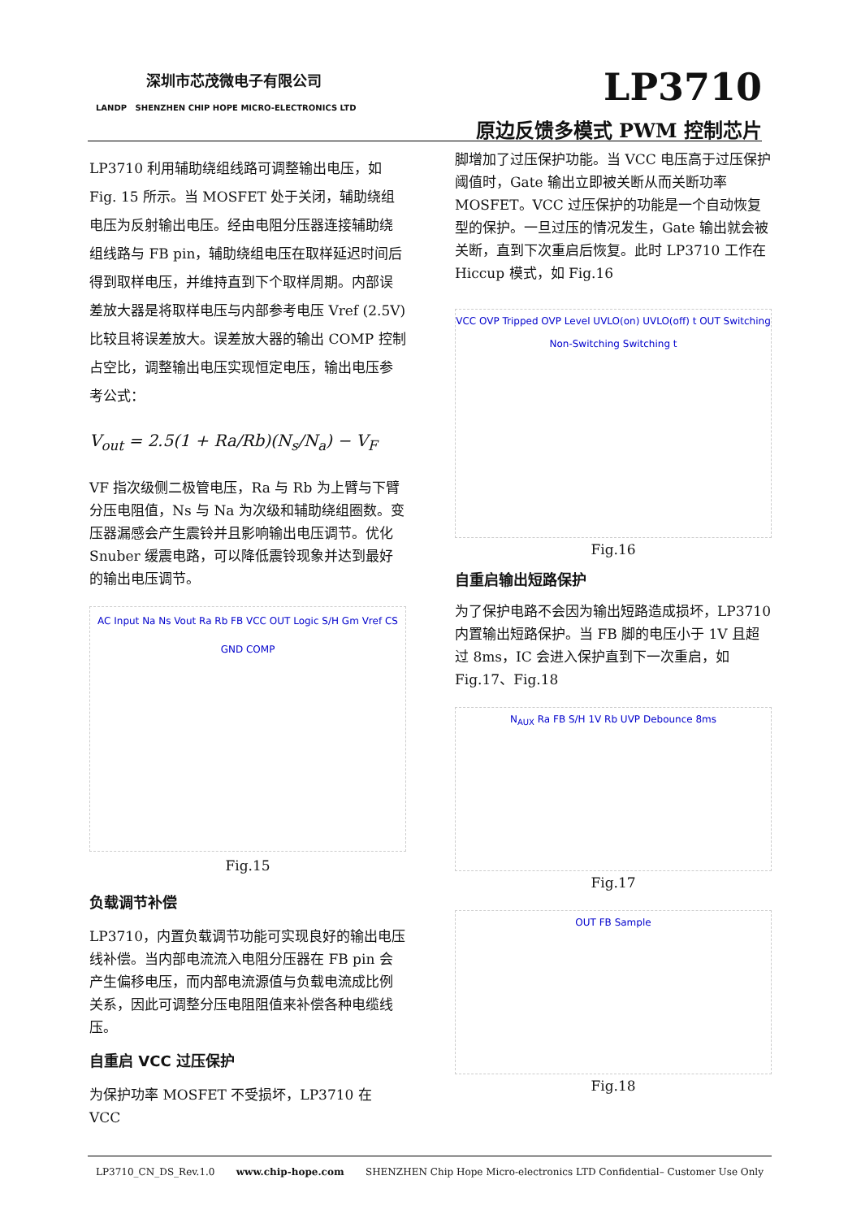深圳市芯茂微电子有限公司
LANDP SHENZHEN CHIP HOPE MICRO-ELECTRONICS LTD
LP3710
原边反馈多模式 PWM 控制芯片
LP3710 利用辅助绕组线路可调整输出电压，如 Fig. 15 所示。当 MOSFET 处于关闭，辅助绕组电压为反射输出电压。经由电阻分压器连接辅助绕组线路与 FB pin，辅助绕组电压在取样延迟时间后得到取样电压，并维持直到下个取样周期。内部误差放大器是将取样电压与内部参考电压 Vref (2.5V)比较且将误差放大。误差放大器的输出 COMP 控制占空比，调整输出电压实现恒定电压，输出电压参考公式：
V<sub>out</sub> = 2.5(1 + Ra/Rb)(N<sub>s</sub>/N<sub>a</sub>) − V<sub>F</sub>
VF 指次级侧二极管电压，Ra 与 Rb 为上臂与下臂分压电阻值，Ns 与 Na 为次级和辅助绕组圈数。变压器漏感会产生震铃并且影响输出电压调节。优化 Snuber 缓震电路，可以降低震铃现象并达到最好的输出电压调节。
AC Input Na Ns Vout Ra Rb FB VCC OUT Logic S/H Gm Vref CS GND COMP
Fig.15
负载调节补偿
LP3710，内置负载调节功能可实现良好的输出电压线补偿。当内部电流流入电阻分压器在 FB pin 会产生偏移电压，而内部电流源值与负载电流成比例关系，因此可调整分压电阻阻值来补偿各种电缆线压。
自重启 VCC 过压保护
为保护功率 MOSFET 不受损坏，LP3710 在 VCC
脚增加了过压保护功能。当 VCC 电压高于过压保护阈值时，Gate 输出立即被关断从而关断功率 MOSFET。VCC 过压保护的功能是一个自动恢复型的保护。一旦过压的情况发生，Gate 输出就会被关断，直到下次重启后恢复。此时 LP3710 工作在 Hiccup 模式，如 Fig.16
VCC OVP Tripped OVP Level UVLO(on) UVLO(off) t OUT Switching Non-Switching Switching t
Fig.16
自重启输出短路保护
为了保护电路不会因为输出短路造成损坏，LP3710 内置输出短路保护。当 FB 脚的电压小于 1V 且超过 8ms，IC 会进入保护直到下一次重启，如 Fig.17、Fig.18
N<sub>AUX</sub> Ra FB S/H 1V Rb UVP Debounce 8ms
Fig.17
OUT FB Sample
Fig.18
LP3710_CN_DS_Rev.1.0 www.chip-hope.com SHENZHEN Chip Hope Micro-electronics LTD Confidential– Customer Use Only